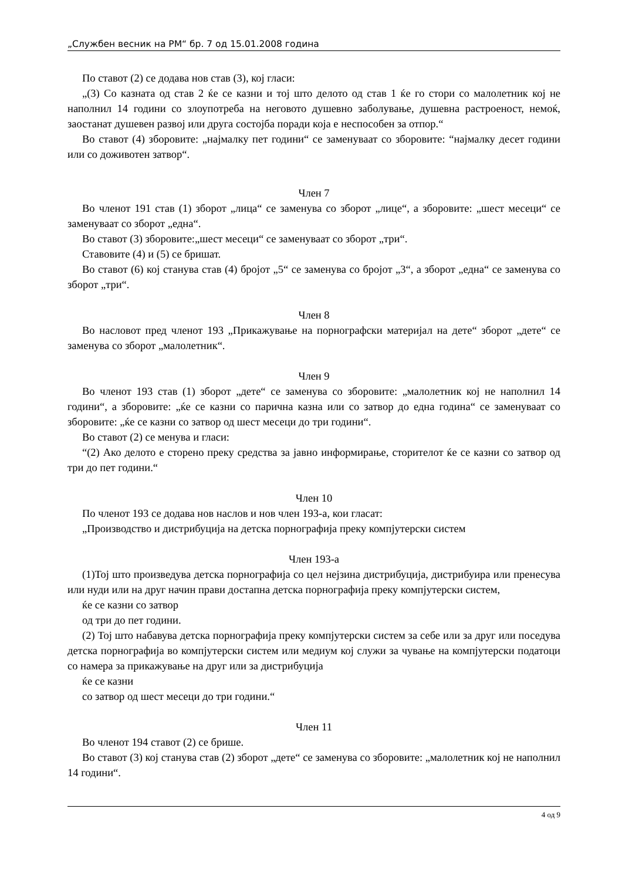„Службен весник на РМ“ бр. 7 од 15.01.2008 година
По ставот (2) се додава нов став (3), кој гласи:
„(3) Со казната од став 2 ќе се казни и тој што делото од став 1 ќе го стори со малолетник кој не наполнил 14 години со злоупотреба на неговото душевно заболување, душевна растроеност, немоќ, заостанат душевен развој или друга состојба поради која е неспособен за отпор.“
Во ставот (4) зборовите: „најмалку пет години“ се заменуваат со зборовите: “најмалку десет години или со доживотен затвор“.
Член 7
Во членот 191 став (1) зборот „лица“ се заменува со зборот „лице“, а зборовите: „шест месеци“ се заменуваат со зборот „една“.
Во ставот (3) зборовите:„шест месеци“ се заменуваат со зборот „три“.
Ставовите (4) и (5) се бришат.
Во ставот (6) кој станува став (4) бројот „5“ се заменува со бројот „3“, а зборот „една“ се заменува со зборот „три“.
Член 8
Во насловот пред членот 193 „Прикажување на порнографски материјал на дете“ зборот „дете“ се заменува со зборот „малолетник“.
Член 9
Во членот 193 став (1) зборот „дете“ се заменува со зборовите: „малолетник кој не наполнил 14 години“, а зборовите: „ќе се казни со парична казна или со затвор до една година“ се заменуваат со зборовите: „ќе се казни со затвор од шест месеци до три години“.
Во ставот (2) се менува и гласи:
“(2) Ако делото е сторено преку средства за јавно информирање, сторителот ќе се казни со затвор од три до пет години.“
Член 10
По членот 193 се додава нов наслов и нов член 193-а, кои гласат:
„Производство и дистрибуција на детска порнографија преку компјутерски систем
Член 193-а
(1)Тој што произведува детска порнографија со цел нејзина дистрибуција, дистрибуира или пренесува или нуди или на друг начин прави достапна детска порнографија преку компјутерски систем,
ќе се казни со затвор
од три до пет години.
(2) Тој што набавува детска порнографија преку компјутерски систем за себе или за друг или поседува детска порнографија во компјутерски систем или медиум кој служи за чување на компјутерски податоци со намера за прикажување на друг или за дистрибуција
ќе се казни
со затвор од шест месеци до три години.“
Член 11
Во членот 194 ставот (2) се брише.
Во ставот (3) кој станува став (2) зборот „дете“ се заменува со зборовите: „малолетник кој не наполнил 14 години“.
4 од 9